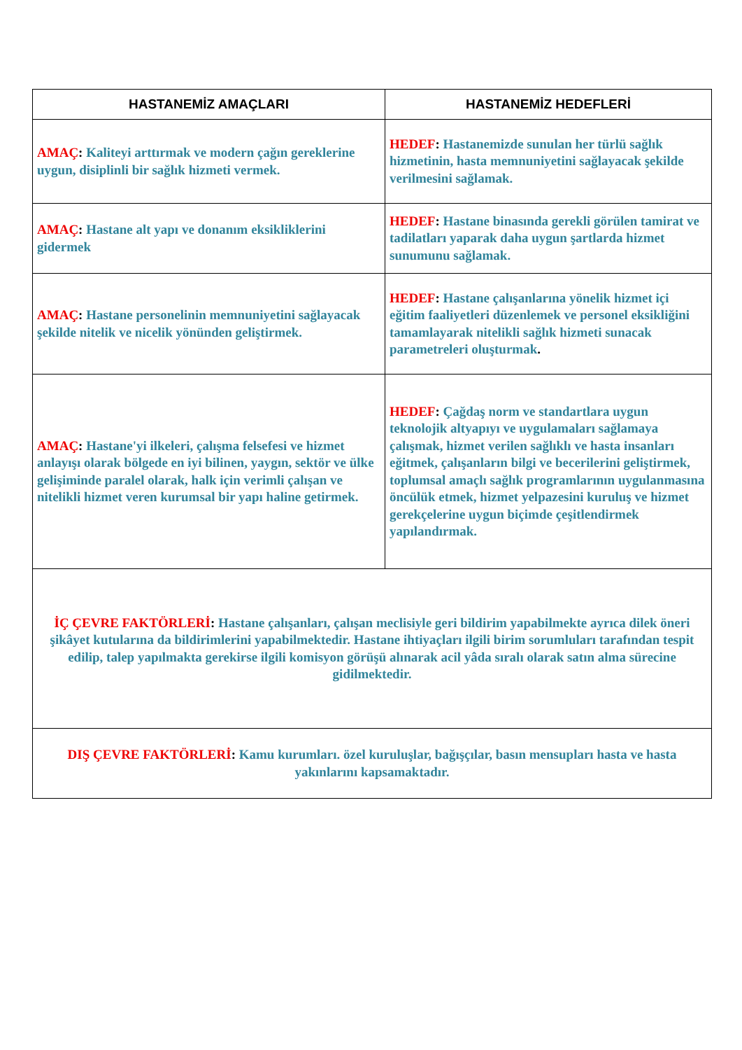| HASTANEMİZ AMAÇLARI | HASTANEMİZ HEDEFLERİ |
| --- | --- |
| AMAÇ : Kaliteyi arttırmak ve modern çağın gereklerine uygun, disiplinli bir sağlık hizmeti vermek. | HEDEF : Hastanemizde sunulan her türlü sağlık hizmetinin, hasta memnuniyetini sağlayacak şekilde verilmesini sağlamak. |
| AMAÇ : Hastane alt yapı ve donanım eksikliklerini gidermek | HEDEF : Hastane binasında gerekli görülen tamirat ve tadilatları yaparak daha uygun şartlarda hizmet sunumunu sağlamak. |
| AMAÇ : Hastane personelinin memnuniyetini sağlayacak şekilde nitelik ve nicelik yönünden geliştirmek. | HEDEF : Hastane çalışanlarına yönelik hizmet içi eğitim faaliyetleri düzenlemek ve personel eksikliğini tamamlayarak nitelikli sağlık hizmeti sunacak parametreleri oluşturmak . |
| AMAÇ : Hastane'yi ilkeleri, çalışma felsefesi ve hizmet anlayışı olarak bölgede en iyi bilinen, yaygın, sektör ve ülke gelişiminde paralel olarak, halk için verimli çalışan ve nitelikli hizmet veren kurumsal bir yapı haline getirmek. | HEDEF : Çağdaş norm ve standartlara uygun teknolojik altyapıyı ve uygulamaları sağlamaya çalışmak, hizmet verilen sağlıklı ve hasta insanları eğitmek, çalışanların bilgi ve becerilerini geliştirmek, toplumsal amaçlı sağlık programlarının uygulanmasına öncülük etmek, hizmet yelpazesini kuruluş ve hizmet gerekçelerine uygun biçimde çeşitlendirmek yapılandırmak. |
| İÇ ÇEVRE FAKTÖRLERİ : Hastane çalışanları, çalışan meclisiyle geri bildirim yapabilmekte ayrıca dilek öneri şikâyet kutularına da bildirimlerini yapabilmektedir. Hastane ihtiyaçları ilgili birim sorumluları tarafından tespit edilip, talep yapılmakta gerekirse ilgili komisyon görüşü alınarak acil yâda sıralı olarak satın alma sürecine gidilmektedir. | |
| DIŞ ÇEVRE FAKTÖRLERİ : Kamu kurumları. özel kuruluşlar, bağışçılar, basın mensupları hasta ve hasta yakınlarını kapsamaktadır. | |